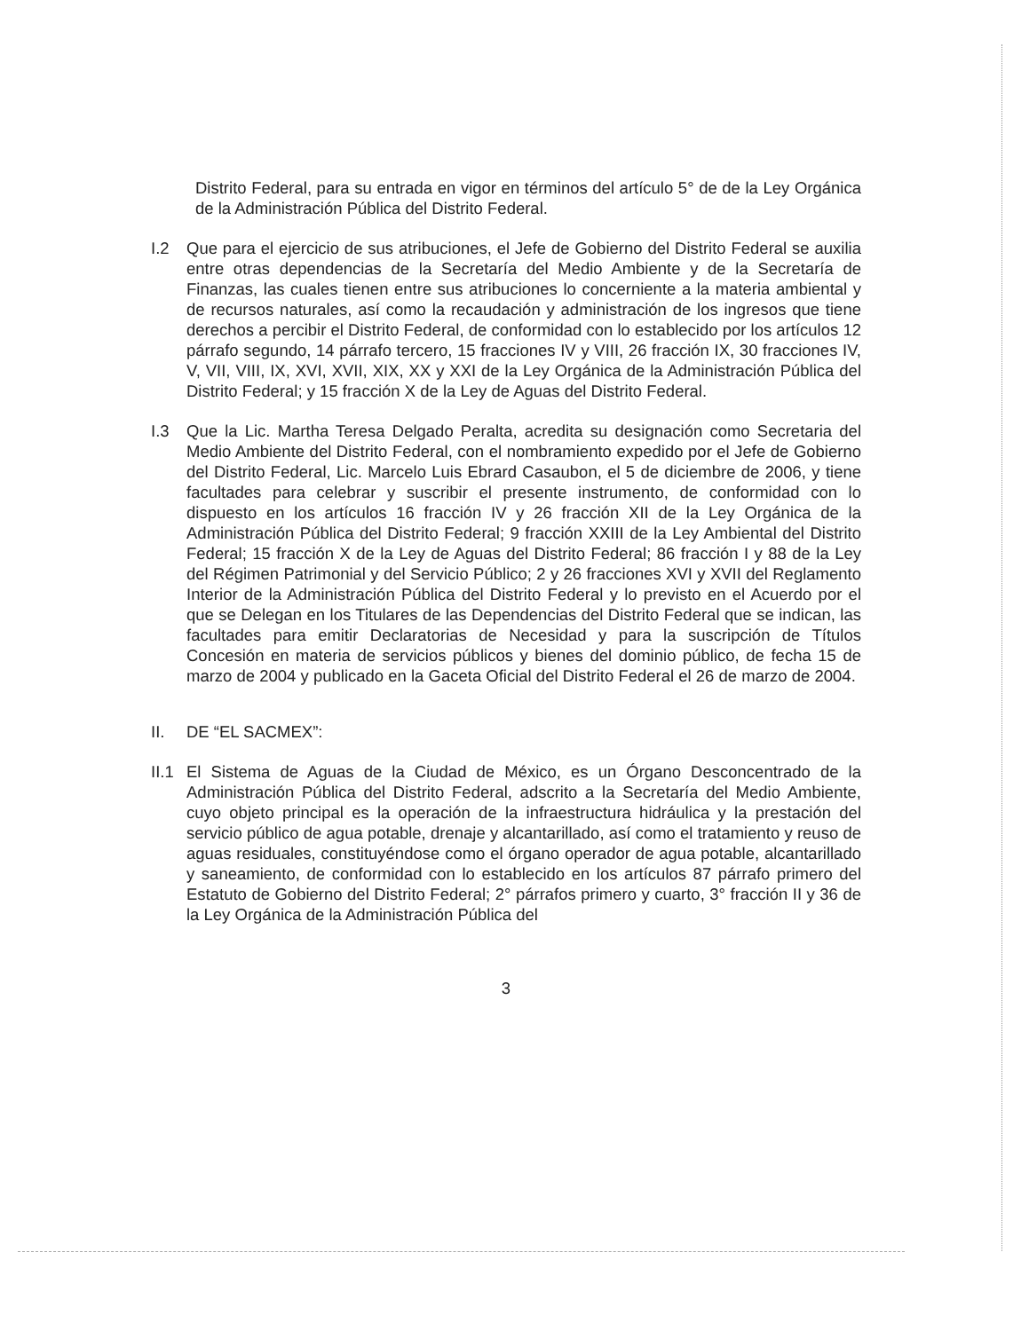Distrito Federal, para su entrada en vigor en términos del artículo 5° de de la Ley Orgánica de la Administración Pública del Distrito Federal.
I.2 Que para el ejercicio de sus atribuciones, el Jefe de Gobierno del Distrito Federal se auxilia entre otras dependencias de la Secretaría del Medio Ambiente y de la Secretaría de Finanzas, las cuales tienen entre sus atribuciones lo concerniente a la materia ambiental y de recursos naturales, así como la recaudación y administración de los ingresos que tiene derechos a percibir el Distrito Federal, de conformidad con lo establecido por los artículos 12 párrafo segundo, 14 párrafo tercero, 15 fracciones IV y VIII, 26 fracción IX, 30 fracciones IV, V, VII, VIII, IX, XVI, XVII, XIX, XX y XXI de la Ley Orgánica de la Administración Pública del Distrito Federal; y 15 fracción X de la Ley de Aguas del Distrito Federal.
I.3 Que la Lic. Martha Teresa Delgado Peralta, acredita su designación como Secretaria del Medio Ambiente del Distrito Federal, con el nombramiento expedido por el Jefe de Gobierno del Distrito Federal, Lic. Marcelo Luis Ebrard Casaubon, el 5 de diciembre de 2006, y tiene facultades para celebrar y suscribir el presente instrumento, de conformidad con lo dispuesto en los artículos 16 fracción IV y 26 fracción XII de la Ley Orgánica de la Administración Pública del Distrito Federal; 9 fracción XXIII de la Ley Ambiental del Distrito Federal; 15 fracción X de la Ley de Aguas del Distrito Federal; 86 fracción I y 88 de la Ley del Régimen Patrimonial y del Servicio Público; 2 y 26 fracciones XVI y XVII del Reglamento Interior de la Administración Pública del Distrito Federal y lo previsto en el Acuerdo por el que se Delegan en los Titulares de las Dependencias del Distrito Federal que se indican, las facultades para emitir Declaratorias de Necesidad y para la suscripción de Títulos Concesión en materia de servicios públicos y bienes del dominio público, de fecha 15 de marzo de 2004 y publicado en la Gaceta Oficial del Distrito Federal el 26 de marzo de 2004.
II. DE “EL SACMEX”:
II.1
El Sistema de Aguas de la Ciudad de México, es un Órgano Desconcentrado de la Administración Pública del Distrito Federal, adscrito a la Secretaría del Medio Ambiente, cuyo objeto principal es la operación de la infraestructura hidráulica y la prestación del servicio público de agua potable, drenaje y alcantarillado, así como el tratamiento y reuso de aguas residuales, constituyéndose como el órgano operador de agua potable, alcantarillado y saneamiento, de conformidad con lo establecido en los artículos 87 párrafo primero del Estatuto de Gobierno del Distrito Federal; 2° párrafos primero y cuarto, 3° fracción II y 36 de la Ley Orgánica de la Administración Pública del
3